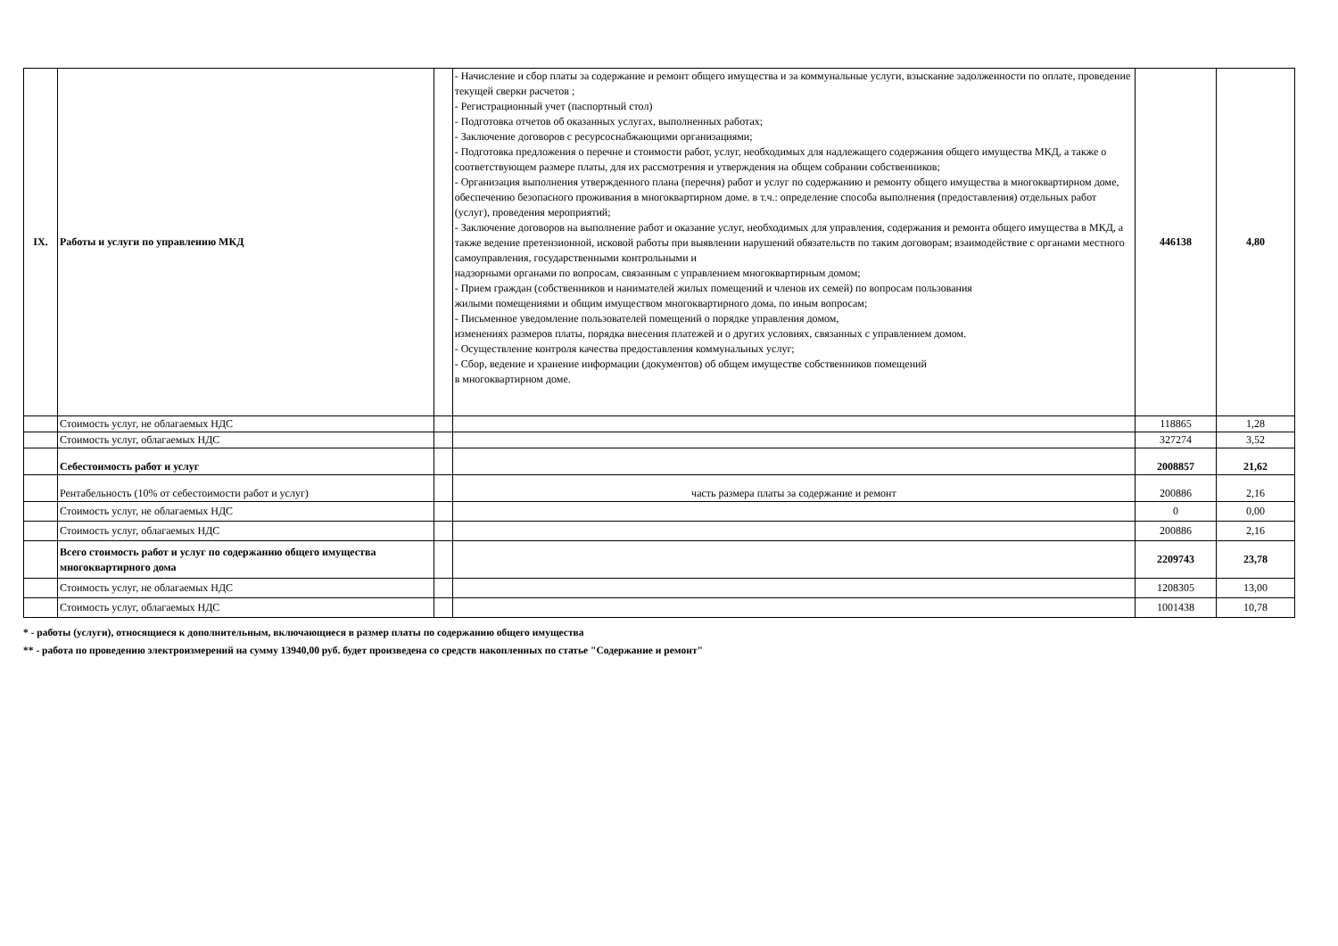| IX. | Работы и услуги по управлению МКД | | - Начисление и сбор платы за содержание и ремонт общего имущества и за коммунальные услуги, взыскание задолженности по оплате, проведение текущей сверки расчетов ; - Регистрационный учет (паспортный стол) - Подготовка отчетов об оказанных услугах, выполненных работах; - Заключение договоров с ресурсоснабжающими организациями; - Подготовка предложения о перечне и стоимости работ, услуг, необходимых для надлежащего содержания общего имущества МКД, а также о соответствующем размере платы, для их рассмотрения и утверждения на общем собрании собственников; - Организация выполнения утвержденного плана (перечня) работ и услуг по содержанию и ремонту общего имущества в многоквартирном доме, обеспечению безопасного проживания в многоквартирном доме. в т.ч.: определение способа выполнения (предоставления) отдельных работ (услуг), проведения мероприятий; - Заключение договоров на выполнение работ и оказание услуг, необходимых для управления, содержания и ремонта общего имущества в МКД, а также ведение претензионной, исковой работы при выявлении нарушений обязательств по таким договорам; взаимодействие с органами местного самоуправления, государственными контрольными и надзорными органами по вопросам, связанным с управлением многоквартирным домом; - Прием граждан (собственников и нанимателей жилых помещений и членов их семей) по вопросам пользования жилыми помещениями и общим имуществом многоквартирного дома, по иным вопросам; - Письменное уведомление пользователей помещений о порядке управления домом, изменениях размеров платы, порядка внесения платежей и о других условиях, связанных с управлением домом. - Осуществление контроля качества предоставления коммунальных услуг; - Сбор, ведение и хранение информации (документов) об общем имуществе собственников помещений в многоквартирном доме. | 446138 | 4,80 |
| | Стоимость услуг, не облагаемых НДС | | | 118865 | 1,28 |
| | Стоимость услуг, облагаемых НДС | | | 327274 | 3,52 |
| | Себестоимость работ и услуг | | | 2008857 | 21,62 |
| | Рентабельность (10% от себестоимости работ и услуг) | | часть размера платы за содержание и ремонт | 200886 | 2,16 |
| | Стоимость услуг, не облагаемых НДС | | | 0 | 0,00 |
| | Стоимость услуг, облагаемых НДС | | | 200886 | 2,16 |
| | Всего стоимость работ и услуг по содержанию общего имущества многоквартирного дома | | | 2209743 | 23,78 |
| | Стоимость услуг, не облагаемых НДС | | | 1208305 | 13,00 |
| | Стоимость услуг, облагаемых НДС | | | 1001438 | 10,78 |
* - работы (услуги), относящиеся к дополнительным, включающиеся в размер платы по содержанию общего имущества
** - работа по проведению электроизмерений на сумму 13940,00 руб. будет произведена со средств накопленных по статье "Содержание и ремонт"